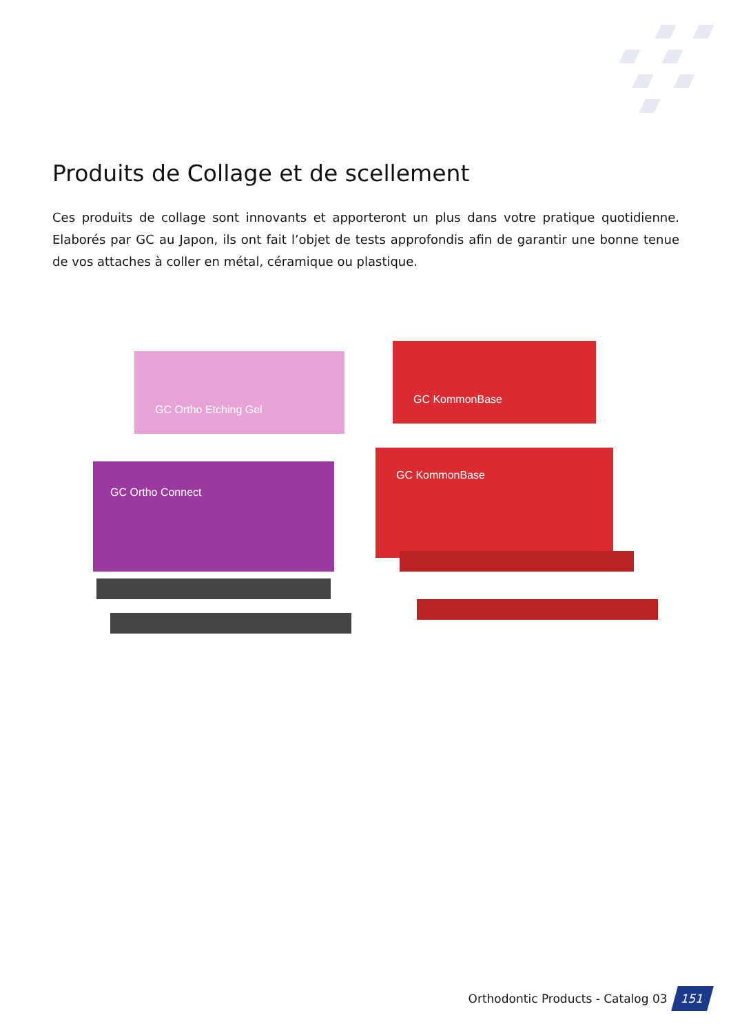Produits de Collage et de scellement
Ces produits de collage sont innovants et apporteront un plus dans votre pratique quotidienne. Elaborés par GC au Japon, ils ont fait l’objet de tests approfondis afin de garantir une bonne tenue de vos attaches à coller en métal, céramique ou plastique.
GC Ortho Etching Gel
GC KommonBase
GC Ortho Connect
GC KommonBase
Orthodontic Products - Catalog 03 151